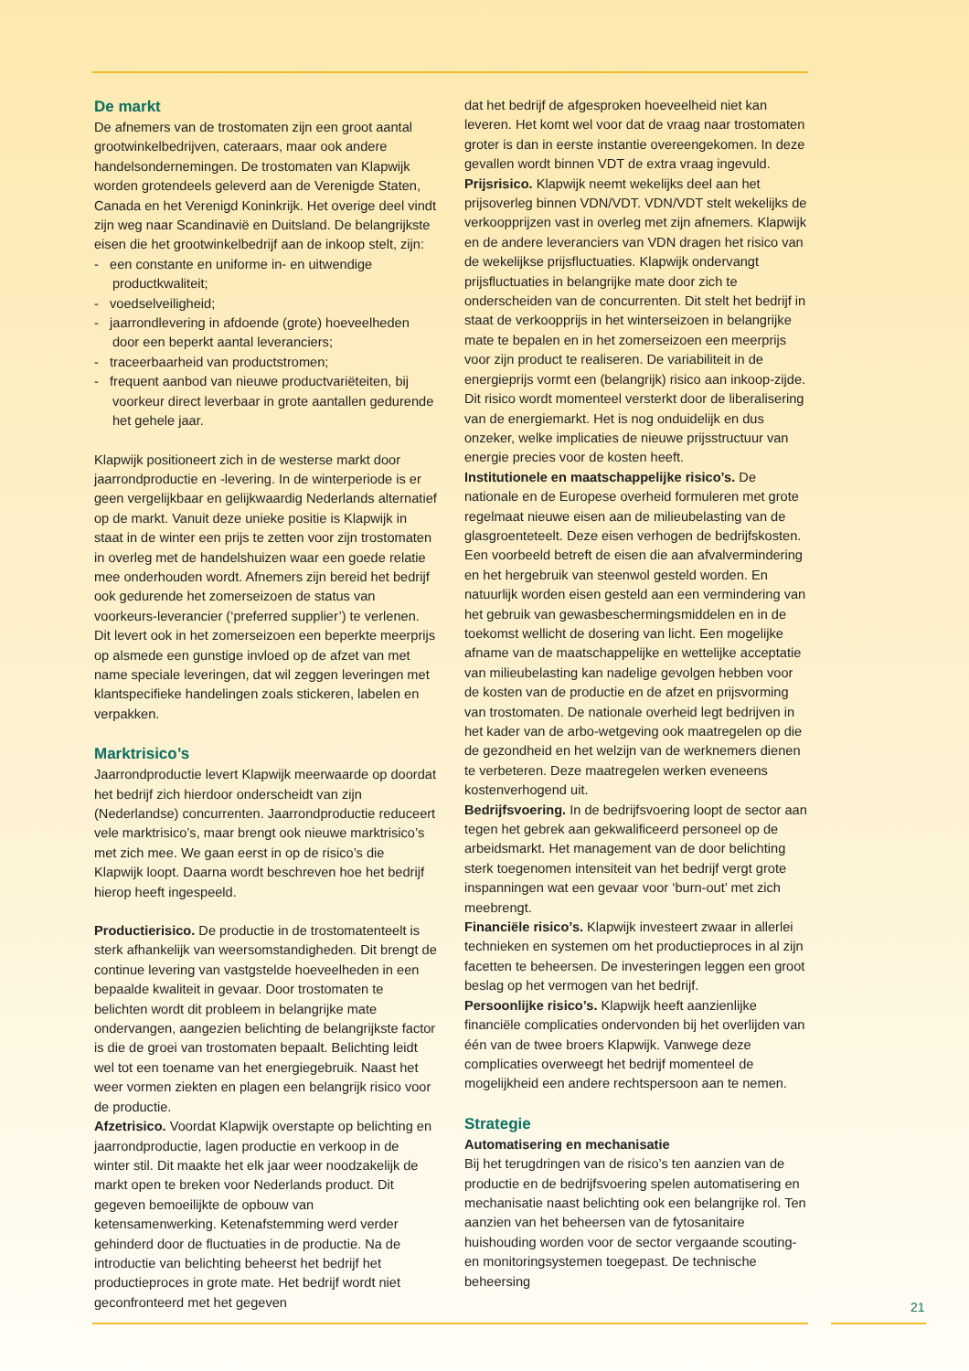De markt
De afnemers van de trostomaten zijn een groot aantal grootwinkelbedrijven, cateraars, maar ook andere handelsondernemingen. De trostomaten van Klapwijk worden grotendeels geleverd aan de Verenigde Staten, Canada en het Verenigd Koninkrijk. Het overige deel vindt zijn weg naar Scandinavië en Duitsland. De belangrijkste eisen die het grootwinkelbedrijf aan de inkoop stelt, zijn:
- een constante en uniforme in- en uitwendige productkwaliteit;
- voedselveiligheid;
- jaarrondlevering in afdoende (grote) hoeveelheden door een beperkt aantal leveranciers;
- traceerbaarheid van productstromen;
- frequent aanbod van nieuwe productvariëteiten, bij voorkeur direct leverbaar in grote aantallen gedurende het gehele jaar.
Klapwijk positioneert zich in de westerse markt door jaarrondproductie en -levering. In de winterperiode is er geen vergelijkbaar en gelijkwaardig Nederlands alternatief op de markt. Vanuit deze unieke positie is Klapwijk in staat in de winter een prijs te zetten voor zijn trostomaten in overleg met de handelshuizen waar een goede relatie mee onderhouden wordt. Afnemers zijn bereid het bedrijf ook gedurende het zomerseizoen de status van voorkeurs-leverancier (‘preferred supplier’) te verlenen. Dit levert ook in het zomerseizoen een beperkte meerprijs op alsmede een gunstige invloed op de afzet van met name speciale leveringen, dat wil zeggen leveringen met klantspecifieke handelingen zoals stickeren, labelen en verpakken.
Marktrisico’s
Jaarrondproductie levert Klapwijk meerwaarde op doordat het bedrijf zich hierdoor onderscheidt van zijn (Nederlandse) concurrenten. Jaarrondproductie reduceert vele marktrisico’s, maar brengt ook nieuwe marktrisico’s met zich mee. We gaan eerst in op de risico’s die Klapwijk loopt. Daarna wordt beschreven hoe het bedrijf hierop heeft ingespeeld.
Productierisico. De productie in de trostomatenteelt is sterk afhankelijk van weersomstandigheden. Dit brengt de continue levering van vastgstelde hoeveelheden in een bepaalde kwaliteit in gevaar. Door trostomaten te belichten wordt dit probleem in belangrijke mate ondervangen, aangezien belichting de belangrijkste factor is die de groei van trostomaten bepaalt. Belichting leidt wel tot een toename van het energiegebruik. Naast het weer vormen ziekten en plagen een belangrijk risico voor de productie.
Afzetrisico. Voordat Klapwijk overstapte op belichting en jaarrondproductie, lagen productie en verkoop in de winter stil. Dit maakte het elk jaar weer noodzakelijk de markt open te breken voor Nederlands product. Dit gegeven bemoeilijkte de opbouw van ketensamenwerking. Ketenafstemming werd verder gehinderd door de fluctuaties in de productie. Na de introductie van belichting beheerst het bedrijf het productieproces in grote mate. Het bedrijf wordt niet geconfronteerd met het gegeven
dat het bedrijf de afgesproken hoeveelheid niet kan leveren. Het komt wel voor dat de vraag naar trostomaten groter is dan in eerste instantie overeengekomen. In deze gevallen wordt binnen VDT de extra vraag ingevuld.
Prijsrisico. Klapwijk neemt wekelijks deel aan het prijsoverleg binnen VDN/VDT. VDN/VDT stelt wekelijks de verkoopprijzen vast in overleg met zijn afnemers. Klapwijk en de andere leveranciers van VDN dragen het risico van de wekelijkse prijsfluctuaties. Klapwijk ondervangt prijsfluctuaties in belangrijke mate door zich te onderscheiden van de concurrenten. Dit stelt het bedrijf in staat de verkoopprijs in het winterseizoen in belangrijke mate te bepalen en in het zomerseizoen een meerprijs voor zijn product te realiseren. De variabiliteit in de energieprijs vormt een (belangrijk) risico aan inkoop-zijde. Dit risico wordt momenteel versterkt door de liberalisering van de energiemarkt. Het is nog onduidelijk en dus onzeker, welke implicaties de nieuwe prijsstructuur van energie precies voor de kosten heeft.
Institutionele en maatschappelijke risico’s. De nationale en de Europese overheid formuleren met grote regelmaat nieuwe eisen aan de milieubelasting van de glasgroenteteelt. Deze eisen verhogen de bedrijfskosten. Een voorbeeld betreft de eisen die aan afvalvermindering en het hergebruik van steenwol gesteld worden. En natuurlijk worden eisen gesteld aan een vermindering van het gebruik van gewasbeschermingsmiddelen en in de toekomst wellicht de dosering van licht. Een mogelijke afname van de maatschappelijke en wettelijke acceptatie van milieubelasting kan nadelige gevolgen hebben voor de kosten van de productie en de afzet en prijsvorming van trostomaten. De nationale overheid legt bedrijven in het kader van de arbo-wetgeving ook maatregelen op die de gezondheid en het welzijn van de werknemers dienen te verbeteren. Deze maatregelen werken eveneens kostenverhogend uit.
Bedrijfsvoering. In de bedrijfsvoering loopt de sector aan tegen het gebrek aan gekwalificeerd personeel op de arbeidsmarkt. Het management van de door belichting sterk toegenomen intensiteit van het bedrijf vergt grote inspanningen wat een gevaar voor ‘burn-out’ met zich meebrengt.
Financiële risico’s. Klapwijk investeert zwaar in allerlei technieken en systemen om het productieproces in al zijn facetten te beheersen. De investeringen leggen een groot beslag op het vermogen van het bedrijf.
Persoonlijke risico’s. Klapwijk heeft aanzienlijke financiële complicaties ondervonden bij het overlijden van één van de twee broers Klapwijk. Vanwege deze complicaties overweegt het bedrijf momenteel de mogelijkheid een andere rechtspersoon aan te nemen.
Strategie
Automatisering en mechanisatie
Bij het terugdringen van de risico’s ten aanzien van de productie en de bedrijfsvoering spelen automatisering en mechanisatie naast belichting ook een belangrijke rol. Ten aanzien van het beheersen van de fytosanitaire huishouding worden voor de sector vergaande scouting- en monitoringsystemen toegepast. De technische beheersing
21